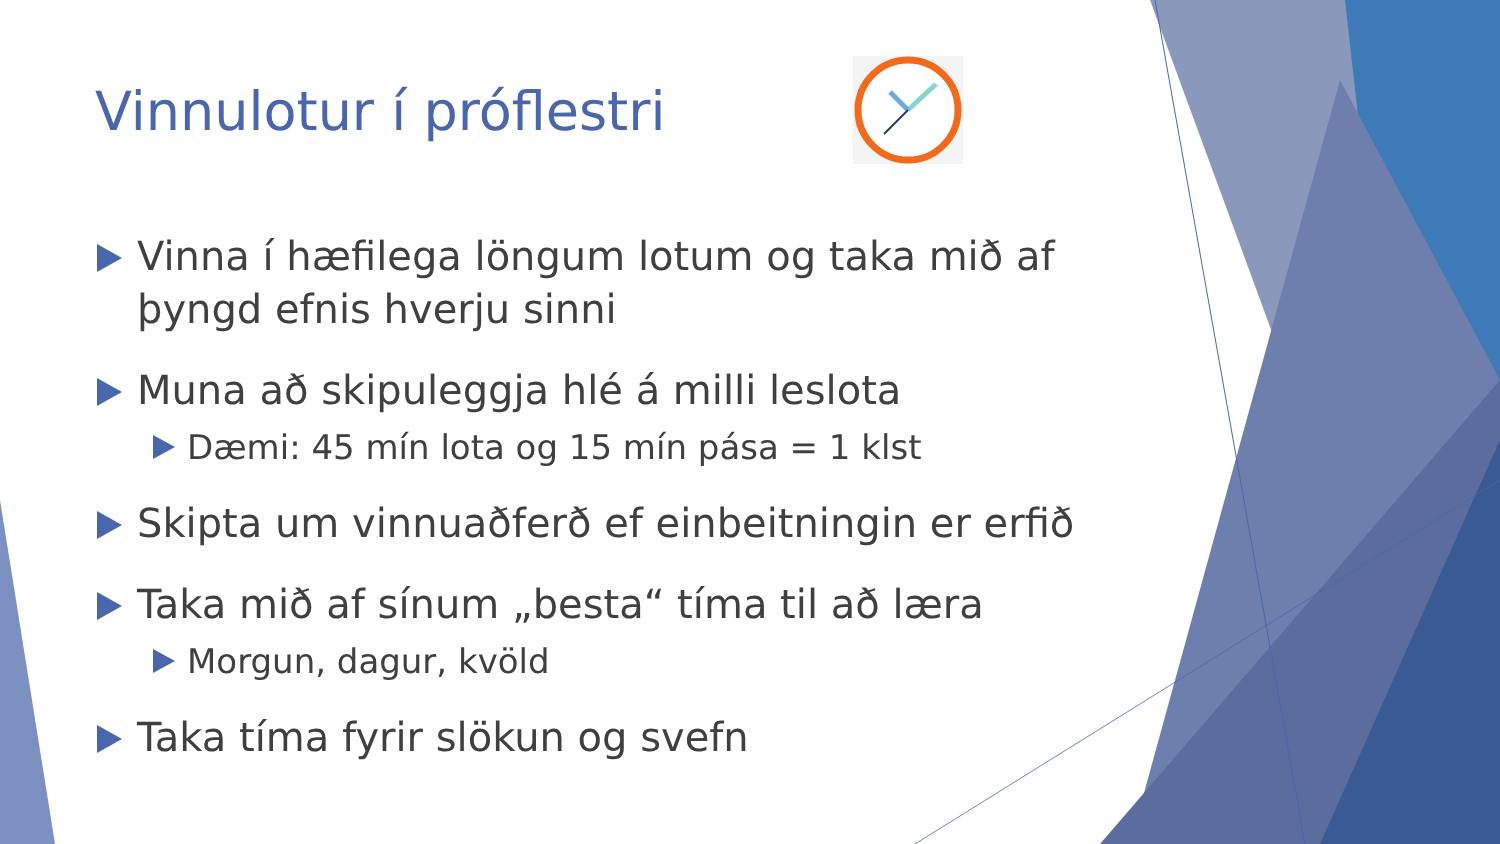Vinnulotur í próflestri
Vinna í hæfilega löngum lotum og taka mið af þyngd efnis hverju sinni
Muna að skipuleggja hlé á milli leslota
Dæmi: 45 mín lota og 15 mín pása = 1 klst
Skipta um vinnuaðferð ef einbeitningin er erfið
Taka mið af sínum „besta“ tíma til að læra
Morgun, dagur, kvöld
Taka tíma fyrir slökun og svefn